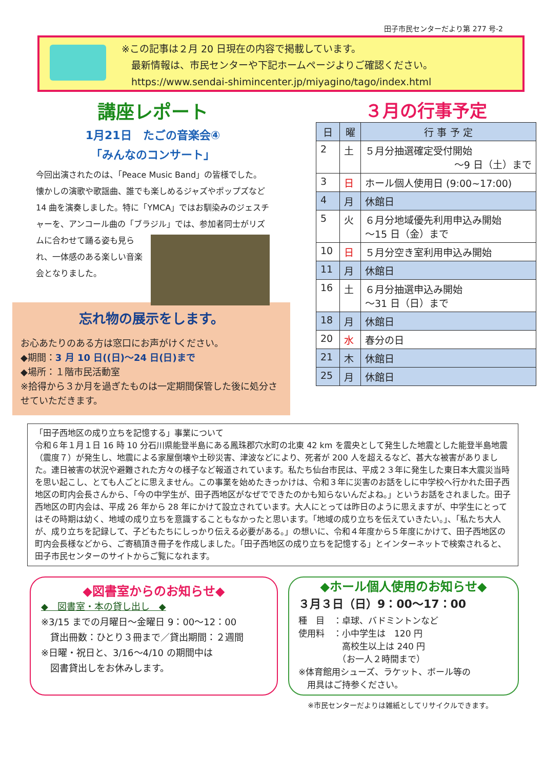田子市民センターだより第 277 号-2
※この記事は２月 20 日現在の内容で掲載しています。
　最新情報は、市民センターや下記ホームページよりご確認ください。
　https://www.sendai-shimincenter.jp/miyagino/tago/index.html
講座レポート
1月21日　たごの音楽会④
「みんなのコンサート」
今回出演されたのは、「Peace Music Band」の皆様でした。懐かしの演歌や歌謡曲、誰でも楽しめるジャズやポップズなど 14 曲を演奏しました。特に「YMCA」ではお馴染みのジェスチャーを、アンコール曲の「ブラ
ジル」では、参加者同士がリズムに合わせて踊る姿も見られ、一体感のある楽しい音楽会となりました。
忘れ物の展示をします。
お心あたりのある方は窓口にお声がけください。
◆期間：3 月 10 日((日)～24 日(日)まで
◆場所：１階市民活動室
※拾得から３か月を過ぎたものは一定期間保管した後に処分させていただきます。
３月の行事予定
| 日 | 曜 | 行 事 予 定 |
| --- | --- | --- |
| 2 | 土 | ５月分抽選確定受付開始 ～9 日（土）まで |
| 3 | 日 | ホール個人使用日 (9:00~17:00) |
| 4 | 月 | 休館日 |
| 5 | 火 | ６月分地域優先利用申込み開始 ～15 日（金）まで |
| 10 | 日 | ５月分空き室利用申込み開始 |
| 11 | 月 | 休館日 |
| 16 | 土 | ６月分抽選申込み開始 ～31 日（日）まで |
| 18 | 月 | 休館日 |
| 20 | 水 | 春分の日 |
| 21 | 木 | 休館日 |
| 25 | 月 | 休館日 |
「田子西地区の成り立ちを記憶する」事業について
令和６年１月１日 16 時 10 分石川県能登半島にある鳳珠郡穴水町の北東 42 km を震央として発生した地震とした能登半島地震（震度７）が発生し、地震による家屋倒壊や土砂災害、津波などにより、死者が 200 人を超えるなど、甚大な被害がありました。連日被害の状況や避難された方々の様子など報道されています。私たち仙台市民は、平成２３年に発生した東日本大震災当時を思い起こし、とても人ごとに思えません。この事業を始めたきっかけは、令和３年に災害のお話をしに中学校へ行かれた田子西地区の町内会長さんから、「今の中学生が、田子西地区がなぜでできたのかも知らないんだよね。」というお話をされました。田子西地区の町内会は、平成 26 年から 28 年にかけて設立されています。大人にとっては昨日のように思えますが、中学生にとってはその時期は幼く、地域の成り立ちを意識することもなかったと思います。「地域の成り立ちを伝えていきたい。」、「私たち大人が、成り立ちを記録して、子どもたちにしっかり伝える必要がある。」の想いに、令和４年度から５年度にかけて、田子西地区の町内会長様などから、ご寄稿頂き冊子を作成しました。「田子西地区の成り立ちを記憶する」とインターネットで検索されると、田子市民センターのサイトからご覧になれます。
◆図書室からのお知らせ◆
◆　図書室・本の貸し出し　◆
※3/15 までの月曜日～金曜日 9：00～12：00
　貸出冊数：ひとり３冊まで／貸出期間：２週間
※日曜・祝日と、3/16～4/10 の期間中は
　図書貸出しをお休みします。
◆ホール個人使用のお知らせ◆
３月３日（日）9：00～17：00
種　目　：卓球、バドミントンなど
使用料　：小中学生は　120 円
　　　　　高校生以上は 240 円
　　　　　（お一人２時間まで）
※体育館用シューズ、ラケット、ボール等の
　用具はご持参ください。
※市民センターだよりは雑紙としてリサイクルできます。